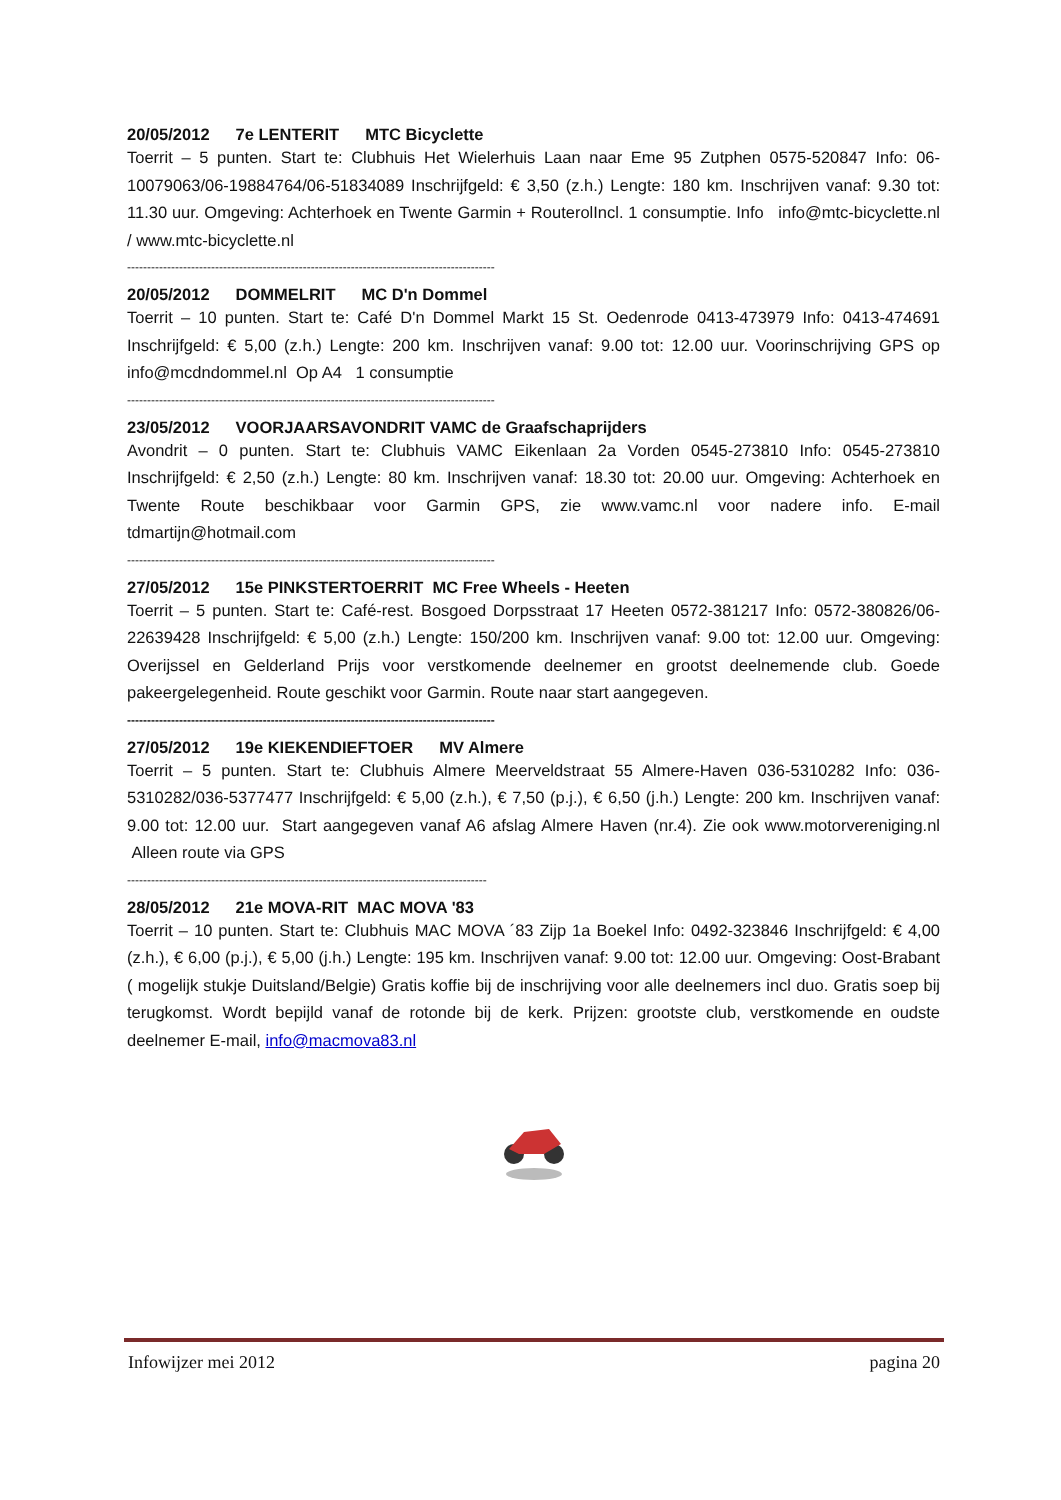20/05/2012 7e LENTERIT MTC Bicyclette
Toerrit – 5 punten. Start te: Clubhuis Het Wielerhuis Laan naar Eme 95 Zutphen 0575-520847 Info: 06-10079063/06-19884764/06-51834089 Inschrijfgeld: € 3,50 (z.h.) Lengte: 180 km. Inschrijven vanaf: 9.30 tot: 11.30 uur. Omgeving: Achterhoek en Twente Garmin + RouterolIncl. 1 consumptie. Info info@mtc-bicyclette.nl / www.mtc-bicyclette.nl
--------------------------------------------------------------------------------------------
20/05/2012 DOMMELRIT MC D'n Dommel
Toerrit – 10 punten. Start te: Café D'n Dommel Markt 15 St. Oedenrode 0413-473979 Info: 0413-474691 Inschrijfgeld: € 5,00 (z.h.) Lengte: 200 km. Inschrijven vanaf: 9.00 tot: 12.00 uur. Voorinschrijving GPS op info@mcdndommel.nl Op A4 1 consumptie
--------------------------------------------------------------------------------------------
23/05/2012 VOORJAARSAVONDRIT VAMC de Graafschaprijders
Avondrit – 0 punten. Start te: Clubhuis VAMC Eikenlaan 2a Vorden 0545-273810 Info: 0545-273810 Inschrijfgeld: € 2,50 (z.h.) Lengte: 80 km. Inschrijven vanaf: 18.30 tot: 20.00 uur. Omgeving: Achterhoek en Twente Route beschikbaar voor Garmin GPS, zie www.vamc.nl voor nadere info. E-mail tdmartijn@hotmail.com
--------------------------------------------------------------------------------------------
27/05/2012 15e PINKSTERTOERRIT MC Free Wheels - Heeten
Toerrit – 5 punten. Start te: Café-rest. Bosgoed Dorpsstraat 17 Heeten 0572-381217 Info: 0572-380826/06-22639428 Inschrijfgeld: € 5,00 (z.h.) Lengte: 150/200 km. Inschrijven vanaf: 9.00 tot: 12.00 uur. Omgeving: Overijssel en Gelderland Prijs voor verstkomende deelnemer en grootst deelnemende club. Goede pakeergelegenheid. Route geschikt voor Garmin. Route naar start aangegeven.
--------------------------------------------------------------------------------------------
27/05/2012 19e KIEKENDIEFTOER MV Almere
Toerrit – 5 punten. Start te: Clubhuis Almere Meerveldstraat 55 Almere-Haven 036-5310282 Info: 036-5310282/036-5377477 Inschrijfgeld: € 5,00 (z.h.), € 7,50 (p.j.), € 6,50 (j.h.) Lengte: 200 km. Inschrijven vanaf: 9.00 tot: 12.00 uur. Start aangegeven vanaf A6 afslag Almere Haven (nr.4). Zie ook www.motorvereniging.nl Alleen route via GPS
------------------------------------------------------------------------------------------
28/05/2012 21e MOVA-RIT MAC MOVA '83
Toerrit – 10 punten. Start te: Clubhuis MAC MOVA ´83 Zijp 1a Boekel Info: 0492-323846 Inschrijfgeld: € 4,00 (z.h.), € 6,00 (p.j.), € 5,00 (j.h.) Lengte: 195 km. Inschrijven vanaf: 9.00 tot: 12.00 uur. Omgeving: Oost-Brabant ( mogelijk stukje Duitsland/Belgie) Gratis koffie bij de inschrijving voor alle deelnemers incl duo. Gratis soep bij terugkomst. Wordt bepijld vanaf de rotonde bij de kerk. Prijzen: grootste club, verstkomende en oudste deelnemer E-mail, info@macmova83.nl
Infowijzer mei 2012 pagina 20